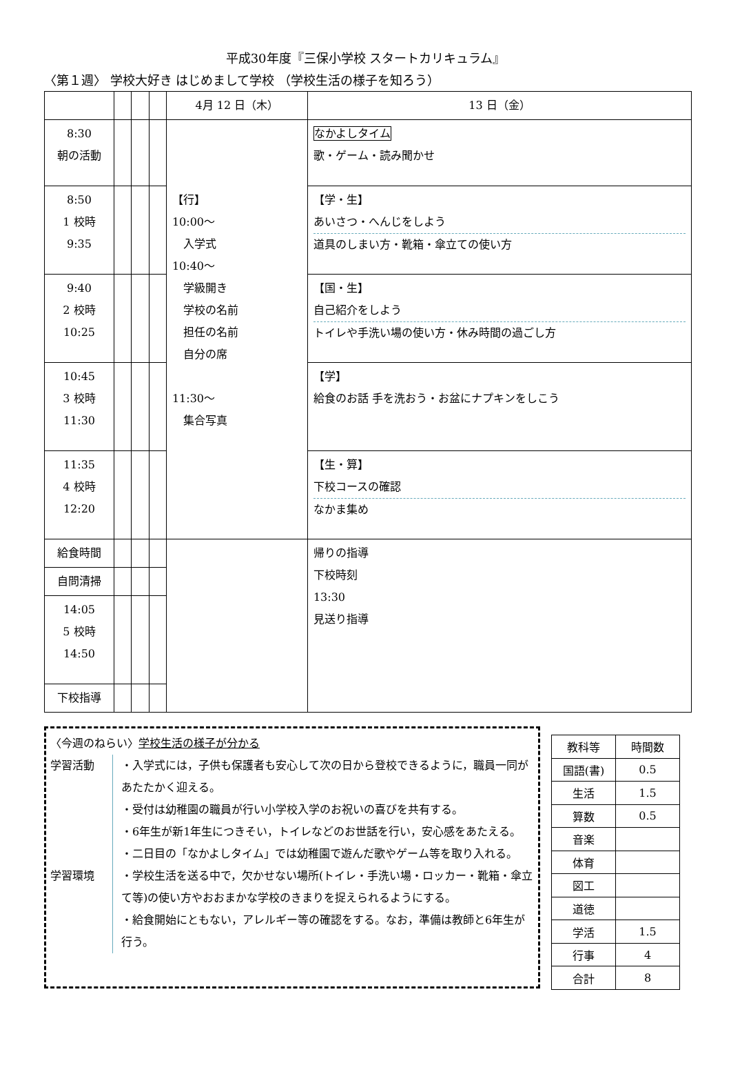平成30年度『三保小学校 スタートカリキュラム』
〈第１週〉 学校大好き はじめまして学校 （学校生活の様子を知ろう）
| | | | | 4月 12 日（木） | 13 日（金） |
| --- | --- | --- | --- | --- | --- |
| 8:30 朝の活動 | | | | 【行】 10:00～ 入学式 10:40～ 学級開き 学校の名前 担任の名前 自分の席 11:30～ 集合写真 | なかよしタイム 歌・ゲーム・読み聞かせ |
| 8:50 1 校時 9:35 | | | | | 【学・生】 あいさつ・へんじをしよう 道具のしまい方・靴箱・傘立ての使い方 |
| 9:40 2 校時 10:25 | | | | | 【国・生】 自己紹介をしよう トイレや手洗い場の使い方・休み時間の過ごし方 |
| 10:45 3 校時 11:30 | | | | | 【学】 給食のお話 手を洗おう・お盆にナプキンをしこう |
| 11:35 4 校時 12:20 | | | | | 【生・算】 下校コースの確認 なかま集め |
| 給食時間 | | | | | 帰りの指導 下校時刻 13:30 見送り指導 |
| 自問清掃 | | | | | |
| 14:05 5 校時 14:50 | | | | | |
| 下校指導 | | | | | |
〈今週のねらい〉学校生活の様子が分かる
学習活動
学習環境
・入学式には，子供も保護者も安心して次の日から登校できるように，職員一同があたたかく迎える。
・受付は幼稚園の職員が行い小学校入学のお祝いの喜びを共有する。
・6年生が新1年生につきそい，トイレなどのお世話を行い，安心感をあたえる。
・二日目の「なかよしタイム」では幼稚園で遊んだ歌やゲーム等を取り入れる。
・学校生活を送る中で，欠かせない場所(トイレ・手洗い場・ロッカー・靴箱・傘立て等)の使い方やおおまかな学校のきまりを捉えられるようにする。
・給食開始にともない，アレルギー等の確認をする。なお，準備は教師と6年生が行う。
| 教科等 | 時間数 |
| 国語(書) | 0.5 |
| 生活 | 1.5 |
| 算数 | 0.5 |
| 音楽 | |
| 体育 | |
| 図工 | |
| 道徳 | |
| 学活 | 1.5 |
| 行事 | 4 |
| 合計 | 8 |